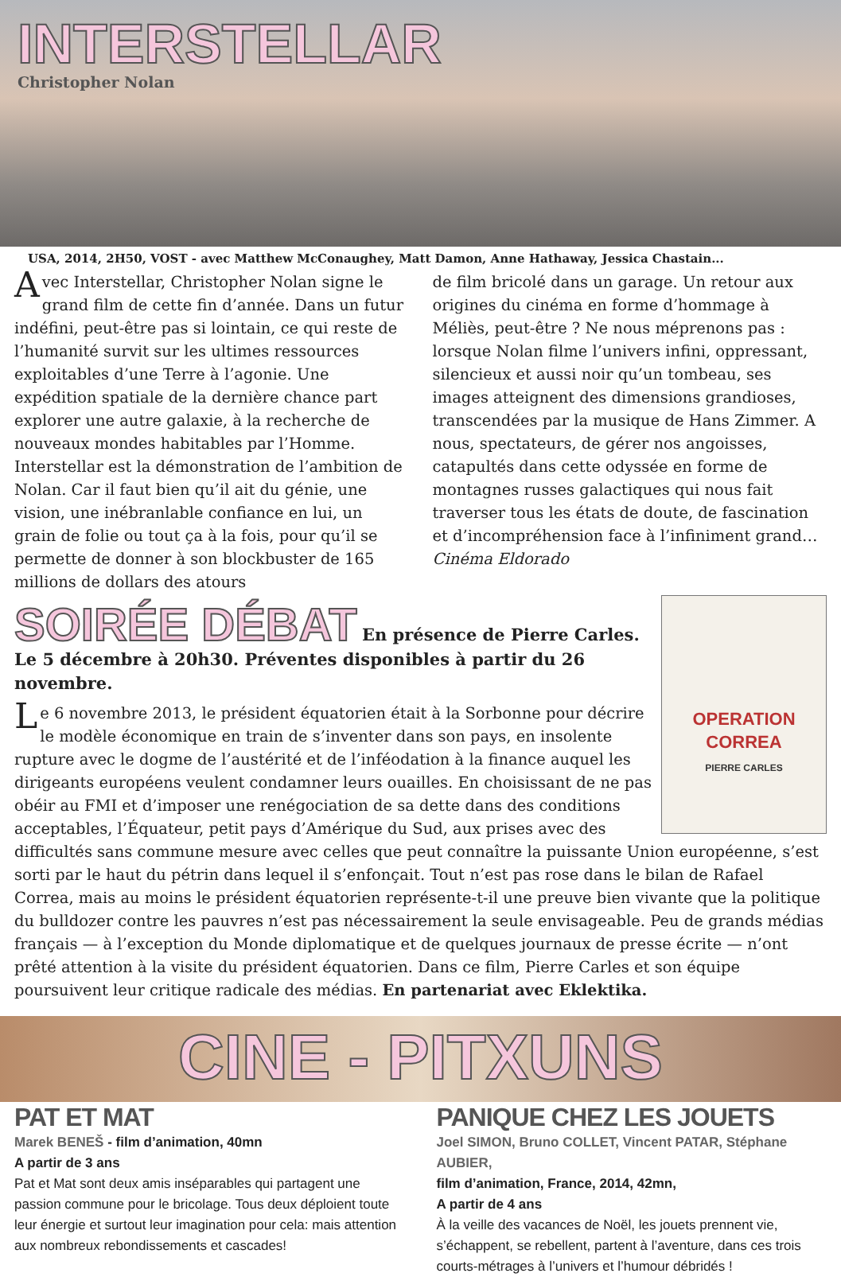INTERSTELLAR
Christopher Nolan
USA, 2014, 2H50, VOST - avec Matthew McConaughey, Matt Damon, Anne Hathaway, Jessica Chastain...
Avec Interstellar, Christopher Nolan signe le grand film de cette fin d’année. Dans un futur indéfini, peut-être pas si lointain, ce qui reste de l’humanité survit sur les ultimes ressources exploitables d’une Terre à l’agonie. Une expédition spatiale de la dernière chance part explorer une autre galaxie, à la recherche de nouveaux mondes habitables par l’Homme. Interstellar est la démonstration de l’ambition de Nolan. Car il faut bien qu’il ait du génie, une vision, une inébranlable confiance en lui, un grain de folie ou tout ça à la fois, pour qu’il se permette de donner à son blockbuster de 165 millions de dollars des atours
de film bricolé dans un garage. Un retour aux origines du cinéma en forme d’hommage à Méliès, peut-être ? Ne nous méprenons pas : lorsque Nolan filme l’univers infini, oppressant, silencieux et aussi noir qu’un tombeau, ses images atteignent des dimensions grandioses, transcendées par la musique de Hans Zimmer. A nous, spectateurs, de gérer nos angoisses, catapultés dans cette odyssée en forme de montagnes russes galactiques qui nous fait traverser tous les états de doute, de fascination et d’incompréhension face à l’infiniment grand… Cinéma Eldorado
OPERATION CORREA
PIERRE CARLES
SOIRÉE DÉBAT En présence de Pierre Carles.
Le 5 décembre à 20h30. Préventes disponibles à partir du 26 novembre.
Le 6 novembre 2013, le président équatorien était à la Sorbonne pour décrire le modèle économique en train de s’inventer dans son pays, en insolente rupture avec le dogme de l’austérité et de l’inféodation à la finance auquel les dirigeants européens veulent condamner leurs ouailles. En choisissant de ne pas obéir au FMI et d’imposer une renégociation de sa dette dans des conditions acceptables, l’Équateur, petit pays d’Amérique du Sud, aux prises avec des difficultés sans commune mesure avec celles que peut connaître la puissante Union européenne, s’est sorti par le haut du pétrin dans lequel il s’enfonçait. Tout n’est pas rose dans le bilan de Rafael Correa, mais au moins le président équatorien représente-t-il une preuve bien vivante que la politique du bulldozer contre les pauvres n’est pas nécessairement la seule envisageable. Peu de grands médias français — à l’exception du Monde diplomatique et de quelques journaux de presse écrite — n’ont prêté attention à la visite du président équatorien. Dans ce film, Pierre Carles et son équipe poursuivent leur critique radicale des médias. En partenariat avec Eklektika.
CINE - PITXUNS
PAT ET MAT
Marek BENEŠ - film d’animation, 40mn
A partir de 3 ans
Pat et Mat sont deux amis inséparables qui partagent une passion commune pour le bricolage. Tous deux déploient toute leur énergie et surtout leur imagination pour cela: mais attention aux nombreux rebondissements et cascades!
PANIQUE CHEZ LES JOUETS
Joel SIMON, Bruno COLLET, Vincent PATAR, Stéphane AUBIER,
film d’animation, France, 2014, 42mn,
A partir de 4 ans
À la veille des vacances de Noël, les jouets prennent vie, s’échappent, se rebellent, partent à l’aventure, dans ces trois courts-métrages à l’univers et l’humour débridés !